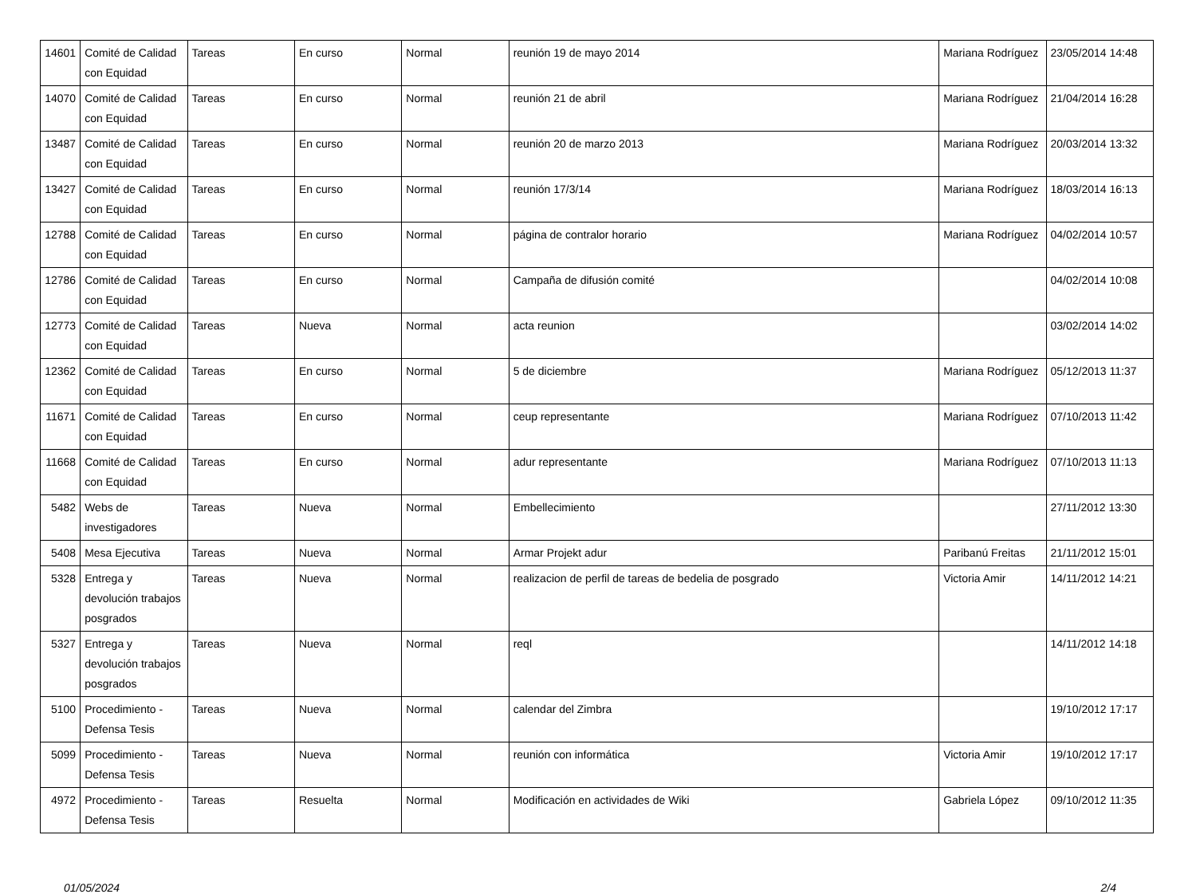| 14601 | Comité de Calidad con Equidad | Tareas | En curso | Normal | reunión 19 de mayo 2014 | Mariana Rodríguez | 23/05/2014 14:48 |
| 14070 | Comité de Calidad con Equidad | Tareas | En curso | Normal | reunión 21 de abril | Mariana Rodríguez | 21/04/2014 16:28 |
| 13487 | Comité de Calidad con Equidad | Tareas | En curso | Normal | reunión 20 de marzo 2013 | Mariana Rodríguez | 20/03/2014 13:32 |
| 13427 | Comité de Calidad con Equidad | Tareas | En curso | Normal | reunión 17/3/14 | Mariana Rodríguez | 18/03/2014 16:13 |
| 12788 | Comité de Calidad con Equidad | Tareas | En curso | Normal | página de contralor horario | Mariana Rodríguez | 04/02/2014 10:57 |
| 12786 | Comité de Calidad con Equidad | Tareas | En curso | Normal | Campaña de difusión comité | | 04/02/2014 10:08 |
| 12773 | Comité de Calidad con Equidad | Tareas | Nueva | Normal | acta reunion | | 03/02/2014 14:02 |
| 12362 | Comité de Calidad con Equidad | Tareas | En curso | Normal | 5 de diciembre | Mariana Rodríguez | 05/12/2013 11:37 |
| 11671 | Comité de Calidad con Equidad | Tareas | En curso | Normal | ceup representante | Mariana Rodríguez | 07/10/2013 11:42 |
| 11668 | Comité de Calidad con Equidad | Tareas | En curso | Normal | adur representante | Mariana Rodríguez | 07/10/2013 11:13 |
| 5482 | Webs de investigadores | Tareas | Nueva | Normal | Embellecimiento | | 27/11/2012 13:30 |
| 5408 | Mesa Ejecutiva | Tareas | Nueva | Normal | Armar Projekt adur | Paribanú Freitas | 21/11/2012 15:01 |
| 5328 | Entrega y devolución trabajos posgrados | Tareas | Nueva | Normal | realizacion de perfil de tareas de bedelia de posgrado | Victoria Amir | 14/11/2012 14:21 |
| 5327 | Entrega y devolución trabajos posgrados | Tareas | Nueva | Normal | reql | | 14/11/2012 14:18 |
| 5100 | Procedimiento - Defensa Tesis | Tareas | Nueva | Normal | calendar del Zimbra | | 19/10/2012 17:17 |
| 5099 | Procedimiento - Defensa Tesis | Tareas | Nueva | Normal | reunión con informática | Victoria Amir | 19/10/2012 17:17 |
| 4972 | Procedimiento - Defensa Tesis | Tareas | Resuelta | Normal | Modificación en actividades de Wiki | Gabriela López | 09/10/2012 11:35 |
01/05/2024 2/4